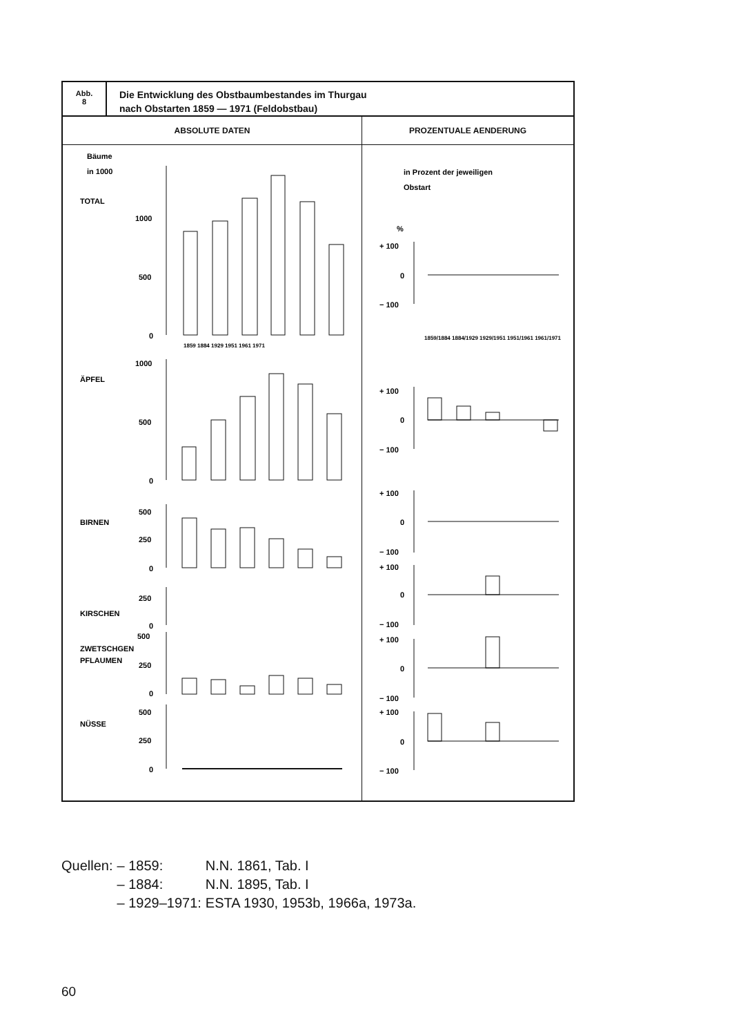Abb.
8
Die Entwicklung des Obstbaumbestandes im Thurgau
nach Obstarten 1859 — 1971 (Feldobstbau)
ABSOLUTE DATEN
Bäume
in 1000
TOTAL
1000
500
0
1859 1884 1929 1951 1961 1971
1000
ÄPFEL
500
0
500
BIRNEN
250
0
250
KIRSCHEN
0
500
ZWETSCHGEN
PFLAUMEN
250
0
500
NÜSSE
250
0
PROZENTUALE AENDERUNG
in Prozent der jeweiligen
Obstart
%
+ 100
0
− 100
+ 100
0
− 100
+ 100
0
− 100
+ 100
0
− 100
+ 100
0
− 100
+ 100
0
− 100
1859/1884 1884/1929 1929/1951 1951/1961 1961/1971
| Quellen: | – 1859: | N.N. 1861, Tab. I |
| | – 1884: | N.N. 1895, Tab. I |
| | – 1929–1971: | ESTA 1930, 1953b, 1966a, 1973a. |
60